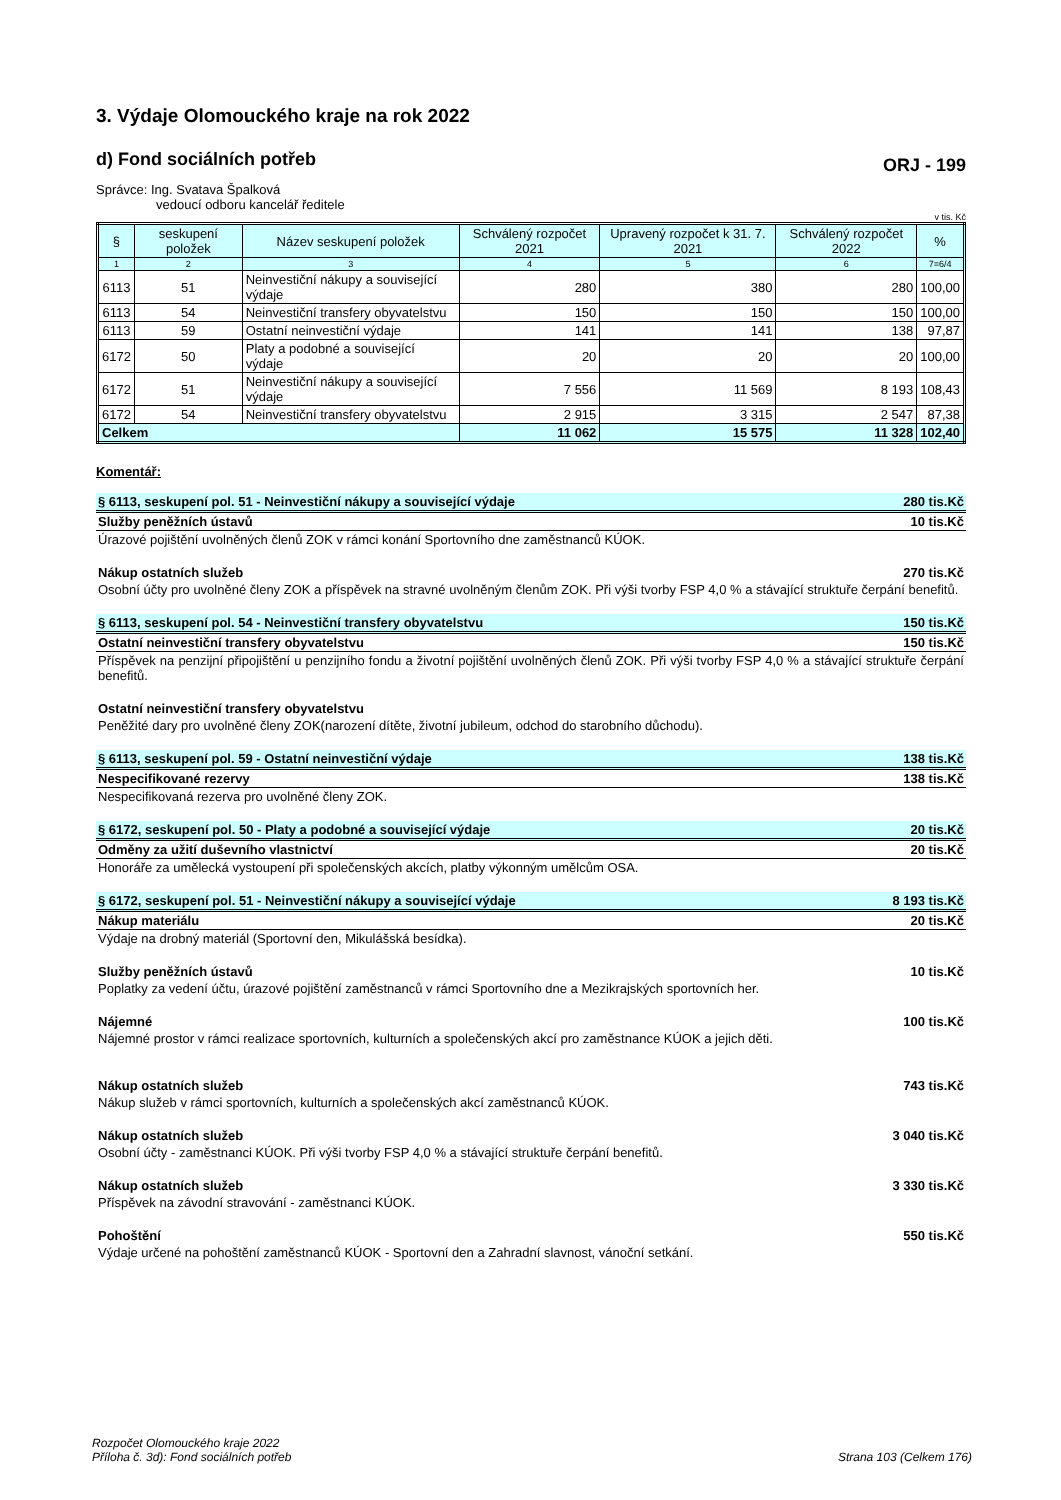3. Výdaje Olomouckého kraje na rok 2022
d) Fond sociálních potřeb
ORJ - 199
Správce: Ing. Svatava Špalková
vedoucí odboru kancelář ředitele
v tis. Kč
| § | seskupení položek | Název seskupení položek | Schválený rozpočet 2021 | Upravený rozpočet k 31. 7. 2021 | Schválený rozpočet 2022 | % |
| --- | --- | --- | --- | --- | --- | --- |
| 1 | 2 | 3 | 4 | 5 | 6 | 7=6/4 |
| 6113 | 51 | Neinvestiční nákupy a související výdaje | 280 | 380 | 280 | 100,00 |
| 6113 | 54 | Neinvestiční transfery obyvatelstvu | 150 | 150 | 150 | 100,00 |
| 6113 | 59 | Ostatní neinvestiční výdaje | 141 | 141 | 138 | 97,87 |
| 6172 | 50 | Platy a podobné a související výdaje | 20 | 20 | 20 | 100,00 |
| 6172 | 51 | Neinvestiční nákupy a související výdaje | 7 556 | 11 569 | 8 193 | 108,43 |
| 6172 | 54 | Neinvestiční transfery obyvatelstvu | 2 915 | 3 315 | 2 547 | 87,38 |
| Celkem | | | 11 062 | 15 575 | 11 328 | 102,40 |
Komentář:
§ 6113, seskupení pol. 51 - Neinvestiční nákupy a související výdaje 280 tis.Kč
Služby peněžních ústavů 10 tis.Kč
Úrazové pojištění uvolněných členů ZOK v rámci konání Sportovního dne zaměstnanců KÚOK.
Nákup ostatních služeb 270 tis.Kč
Osobní účty pro uvolněné členy ZOK a příspěvek na stravné uvolněným členům ZOK. Při výši tvorby FSP 4,0 % a stávající struktuře čerpání benefitů.
§ 6113, seskupení pol. 54 - Neinvestiční transfery obyvatelstvu 150 tis.Kč
Ostatní neinvestiční transfery obyvatelstvu 150 tis.Kč
Příspěvek na penzijní připojištění u penzijního fondu a životní pojištění uvolněných členů ZOK. Při výši tvorby FSP 4,0 % a stávající struktuře čerpání benefitů.
Ostatní neinvestiční transfery obyvatelstvu
Peněžité dary pro uvolněné členy ZOK(narození dítěte, životní jubileum, odchod do starobního důchodu).
§ 6113, seskupení pol. 59 - Ostatní neinvestiční výdaje 138 tis.Kč
Nespecifikované rezervy 138 tis.Kč
Nespecifikovaná rezerva pro uvolněné členy ZOK.
§ 6172, seskupení pol. 50 - Platy a podobné a související výdaje 20 tis.Kč
Odměny za užití duševního vlastnictví 20 tis.Kč
Honoráře za umělecká vystoupení při společenských akcích, platby výkonným umělcům OSA.
§ 6172, seskupení pol. 51 - Neinvestiční nákupy a související výdaje 8 193 tis.Kč
Nákup materiálu 20 tis.Kč
Výdaje na drobný materiál (Sportovní den, Mikulášská besídka).
Služby peněžních ústavů 10 tis.Kč
Poplatky za vedení účtu, úrazové pojištění zaměstnanců v rámci Sportovního dne a Mezikrajských sportovních her.
Nájemné 100 tis.Kč
Nájemné prostor v rámci realizace sportovních, kulturních a společenských akcí pro zaměstnance KÚOK a jejich děti.
Nákup ostatních služeb 743 tis.Kč
Nákup služeb v rámci sportovních, kulturních a společenských akcí zaměstnanců KÚOK.
Nákup ostatních služeb 3 040 tis.Kč
Osobní účty - zaměstnanci KÚOK. Při výši tvorby FSP 4,0 % a stávající struktuře čerpání benefitů.
Nákup ostatních služeb 3 330 tis.Kč
Příspěvek na závodní stravování - zaměstnanci KÚOK.
Pohoštění 550 tis.Kč
Výdaje určené na pohoštění zaměstnanců KÚOK - Sportovní den a Zahradní slavnost, vánoční setkání.
Rozpočet Olomouckého kraje 2022
Příloha č. 3d): Fond sociálních potřeb
Strana 103 (Celkem 176)